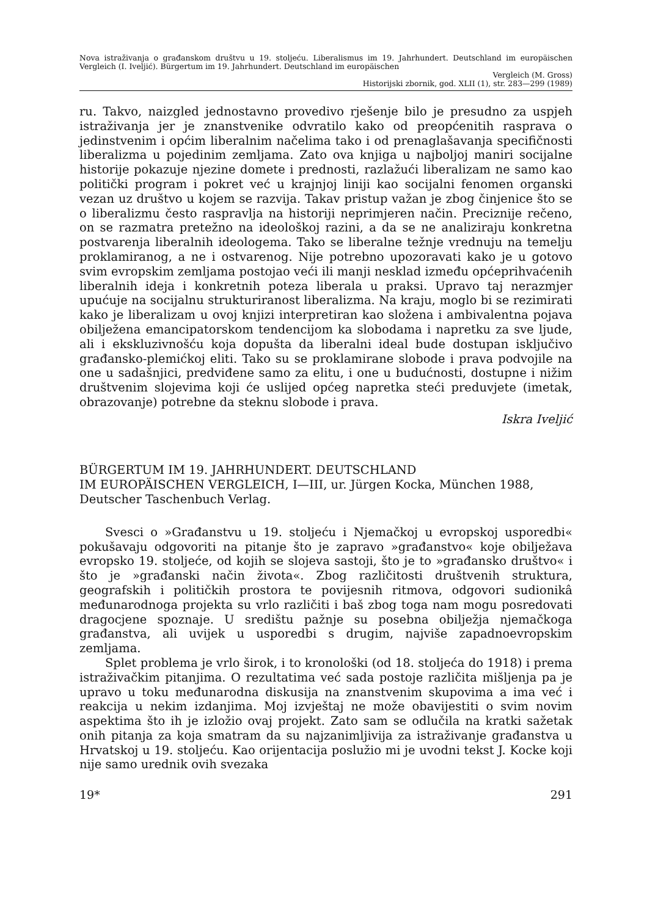Nova istraživanja o građanskom društvu u 19. stoljeću. Liberalismus im 19. Jahrhundert. Deutschland im europäischen Vergleich (I. Iveljić). Bürgertum im 19. Jahrhundert. Deutschland im europäischen
Vergleich (M. Gross)
Historijski zbornik, god. XLII (1), str. 283—299 (1989)
ru. Takvo, naizgled jednostavno provedivo rješenje bilo je presudno za uspjeh istraživanja jer je znanstvenike odvratilo kako od preopćenitih rasprava o jedinstvenim i općim liberalnim načelima tako i od prenaglašavanja specifičnosti liberalizma u pojedinim zemljama. Zato ova knjiga u najboljoj maniri socijalne historije pokazuje njezine domete i prednosti, razlažući liberalizam ne samo kao politički program i pokret već u krajnjoj liniji kao socijalni fenomen organski vezan uz društvo u kojem se razvija. Takav pristup važan je zbog činjenice što se o liberalizmu često raspravlja na historiji neprimjeren način. Preciznije rečeno, on se razmatra pretežno na ideološkoj razini, a da se ne analiziraju konkretna postvarenja liberalnih ideologema. Tako se liberalne težnje vrednuju na temelju proklamiranog, a ne i ostvarenog. Nije potrebno upozoravati kako je u gotovo svim evropskim zemljama postojao veći ili manji nesklad između općeprihvaćenih liberalnih ideja i konkretnih poteza liberala u praksi. Upravo taj nerazmjer upućuje na socijalnu strukturiranost liberalizma. Na kraju, moglo bi se rezimirati kako je liberalizam u ovoj knjizi interpretiran kao složena i ambivalentna pojava obilježena emancipatorskom tendencijom ka slobodama i napretku za sve ljude, ali i ekskluzivnošću koja dopušta da liberalni ideal bude dostupan isključivo građansko-plemićkoj eliti. Tako su se proklamirane slobode i prava podvojile na one u sadašnjici, predviđene samo za elitu, i one u budućnosti, dostupne i nižim društvenim slojevima koji će uslijed općeg napretka steći preduvjete (imetak, obrazovanje) potrebne da steknu slobode i prava.
Iskra Iveljić
BÜRGERTUM IM 19. JAHRHUNDERT. DEUTSCHLAND
IM EUROPÄISCHEN VERGLEICH, I—III, ur. Jürgen Kocka, München 1988, Deutscher Taschenbuch Verlag.
Svesci o »Građanstvu u 19. stoljeću i Njemačkoj u evropskoj usporedbi« pokušavaju odgovoriti na pitanje što je zapravo »građanstvo« koje obilježava evropsko 19. stoljeće, od kojih se slojeva sastoji, što je to »građansko društvo« i što je »građanski način života«. Zbog različitosti društvenih struktura, geografskih i političkih prostora te povijesnih ritmova, odgovori sudionikâ međunarodnoga projekta su vrlo različiti i baš zbog toga nam mogu posredovati dragocjene spoznaje. U središtu pažnje su posebna obilježja njemačkoga građanstva, ali uvijek u usporedbi s drugim, najviše zapadnoevropskim zemljama.
Splet problema je vrlo širok, i to kronološki (od 18. stoljeća do 1918) i prema istraživačkim pitanjima. O rezultatima već sada postoje različita mišljenja pa je upravo u toku međunarodna diskusija na znanstvenim skupovima a ima već i reakcija u nekim izdanjima. Moj izvještaj ne može obavijestiti o svim novim aspektima što ih je izložio ovaj projekt. Zato sam se odlučila na kratki sažetak onih pitanja za koja smatram da su najzanimljivija za istraživanje građanstva u Hrvatskoj u 19. stoljeću. Kao orijentacija poslužio mi je uvodni tekst J. Kocke koji nije samo urednik ovih svezaka
19* 291